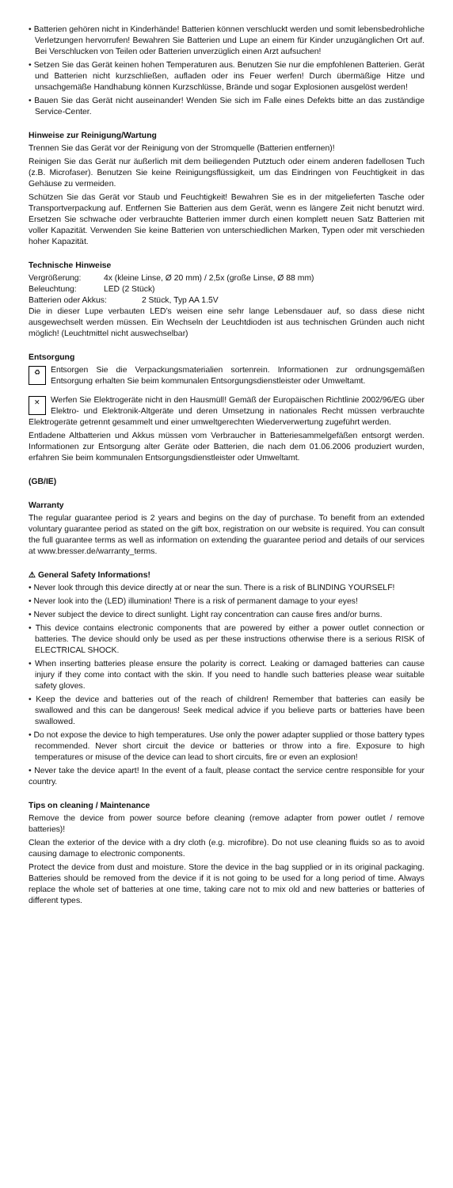• Batterien gehören nicht in Kinderhände! Batterien können verschluckt werden und somit lebensbedrohliche Verletzungen hervorrufen! Bewahren Sie Batterien und Lupe an einem für Kinder unzugänglichen Ort auf. Bei Verschlucken von Teilen oder Batterien unverzüglich einen Arzt aufsuchen!
• Setzen Sie das Gerät keinen hohen Temperaturen aus. Benutzen Sie nur die empfohlenen Batterien. Gerät und Batterien nicht kurzschließen, aufladen oder ins Feuer werfen! Durch übermäßige Hitze und unsachgemäße Handhabung können Kurzschlüsse, Brände und sogar Explosionen ausgelöst werden!
• Bauen Sie das Gerät nicht auseinander! Wenden Sie sich im Falle eines Defekts bitte an das zuständige Service-Center.
Hinweise zur Reinigung/Wartung
Trennen Sie das Gerät vor der Reinigung von der Stromquelle (Batterien entfernen)!
Reinigen Sie das Gerät nur äußerlich mit dem beiliegenden Putztuch oder einem anderen fadellosen Tuch (z.B. Microfaser). Benutzen Sie keine Reinigungsflüssigkeit, um das Eindringen von Feuchtigkeit in das Gehäuse zu vermeiden.
Schützen Sie das Gerät vor Staub und Feuchtigkeit! Bewahren Sie es in der mitgelieferten Tasche oder Transportverpackung auf. Entfernen Sie Batterien aus dem Gerät, wenn es längere Zeit nicht benutzt wird. Ersetzen Sie schwache oder verbrauchte Batterien immer durch einen komplett neuen Satz Batterien mit voller Kapazität. Verwenden Sie keine Batterien von unterschiedlichen Marken, Typen oder mit verschieden hoher Kapazität.
Technische Hinweise
Vergrößerung: 4x (kleine Linse, Ø 20 mm) / 2,5x (große Linse, Ø 88 mm)
Beleuchtung: LED (2 Stück)
Batterien oder Akkus: 2 Stück, Typ AA 1.5V
Die in dieser Lupe verbauten LED’s weisen eine sehr lange Lebensdauer auf, so dass diese nicht ausgewechselt werden müssen. Ein Wechseln der Leuchtdioden ist aus technischen Gründen auch nicht möglich! (Leuchtmittel nicht auswechselbar)
Entsorgung
♻ Entsorgen Sie die Verpackungsmaterialien sortenrein. Informationen zur ordnungsgemäßen Entsorgung erhalten Sie beim kommunalen Entsorgungsdienstleister oder Umweltamt.
✕ Werfen Sie Elektrogeräte nicht in den Hausmüll! Gemäß der Europäischen Richtlinie 2002/96/EG über Elektro- und Elektronik-Altgeräte und deren Umsetzung in nationales Recht müssen verbrauchte Elektrogeräte getrennt gesammelt und einer umweltgerechten Wiederverwertung zugeführt werden.
Entladene Altbatterien und Akkus müssen vom Verbraucher in Batteriesammelgefäßen entsorgt werden. Informationen zur Entsorgung alter Geräte oder Batterien, die nach dem 01.06.2006 produziert wurden, erfahren Sie beim kommunalen Entsorgungsdienstleister oder Umweltamt.
(GB/IE)
Warranty
The regular guarantee period is 2 years and begins on the day of purchase. To benefit from an extended voluntary guarantee period as stated on the gift box, registration on our website is required. You can consult the full guarantee terms as well as information on extending the guarantee period and details of our services at www.bresser.de/warranty_terms.
⚠ General Safety Informations!
• Never look through this device directly at or near the sun. There is a risk of BLINDING YOURSELF!
• Never look into the (LED) illumination! There is a risk of permanent damage to your eyes!
• Never subject the device to direct sunlight. Light ray concentration can cause fires and/or burns.
• This device contains electronic components that are powered by either a power outlet connection or batteries. The device should only be used as per these instructions otherwise there is a serious RISK of ELECTRICAL SHOCK.
• When inserting batteries please ensure the polarity is correct. Leaking or damaged batteries can cause injury if they come into contact with the skin. If you need to handle such batteries please wear suitable safety gloves.
• Keep the device and batteries out of the reach of children! Remember that batteries can easily be swallowed and this can be dangerous! Seek medical advice if you believe parts or batteries have been swallowed.
• Do not expose the device to high temperatures. Use only the power adapter supplied or those battery types recommended. Never short circuit the device or batteries or throw into a fire. Exposure to high temperatures or misuse of the device can lead to short circuits, fire or even an explosion!
• Never take the device apart! In the event of a fault, please contact the service centre responsible for your country.
Tips on cleaning / Maintenance
Remove the device from power source before cleaning (remove adapter from power outlet / remove batteries)!
Clean the exterior of the device with a dry cloth (e.g. microfibre). Do not use cleaning fluids so as to avoid causing damage to electronic components.
Protect the device from dust and moisture. Store the device in the bag supplied or in its original packaging. Batteries should be removed from the device if it is not going to be used for a long period of time. Always replace the whole set of batteries at one time, taking care not to mix old and new batteries or batteries of different types.